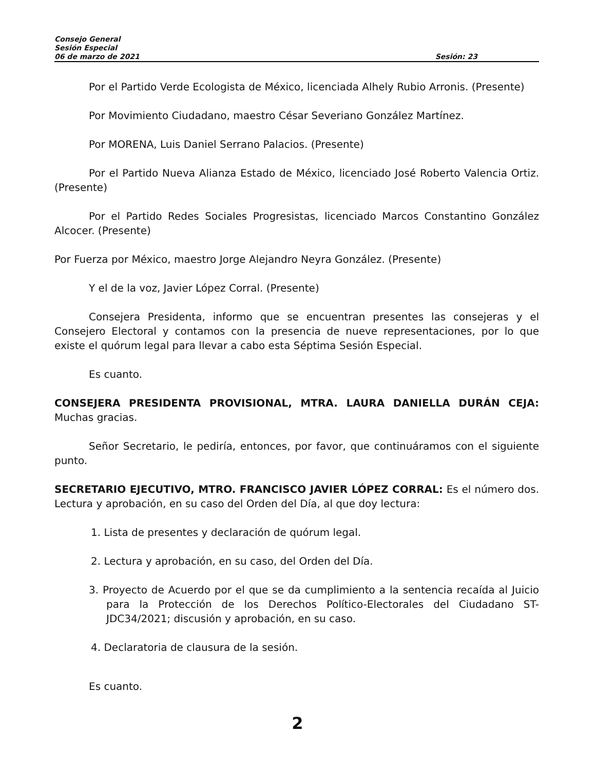Consejo General
Sesión Especial
06 de marzo de 2021 Sesión: 23
Por el Partido Verde Ecologista de México, licenciada Alhely Rubio Arronis. (Presente)
Por Movimiento Ciudadano, maestro César Severiano González Martínez.
Por MORENA, Luis Daniel Serrano Palacios. (Presente)
Por el Partido Nueva Alianza Estado de México, licenciado José Roberto Valencia Ortiz. (Presente)
Por el Partido Redes Sociales Progresistas, licenciado Marcos Constantino González Alcocer. (Presente)
Por Fuerza por México, maestro Jorge Alejandro Neyra González. (Presente)
Y el de la voz, Javier López Corral. (Presente)
Consejera Presidenta, informo que se encuentran presentes las consejeras y el Consejero Electoral y contamos con la presencia de nueve representaciones, por lo que existe el quórum legal para llevar a cabo esta Séptima Sesión Especial.
Es cuanto.
CONSEJERA PRESIDENTA PROVISIONAL, MTRA. LAURA DANIELLA DURÁN CEJA: Muchas gracias.
Señor Secretario, le pediría, entonces, por favor, que continuáramos con el siguiente punto.
SECRETARIO EJECUTIVO, MTRO. FRANCISCO JAVIER LÓPEZ CORRAL: Es el número dos. Lectura y aprobación, en su caso del Orden del Día, al que doy lectura:
1. Lista de presentes y declaración de quórum legal.
2. Lectura y aprobación, en su caso, del Orden del Día.
3. Proyecto de Acuerdo por el que se da cumplimiento a la sentencia recaída al Juicio para la Protección de los Derechos Político-Electorales del Ciudadano ST-JDC34/2021; discusión y aprobación, en su caso.
4. Declaratoria de clausura de la sesión.
Es cuanto.
2